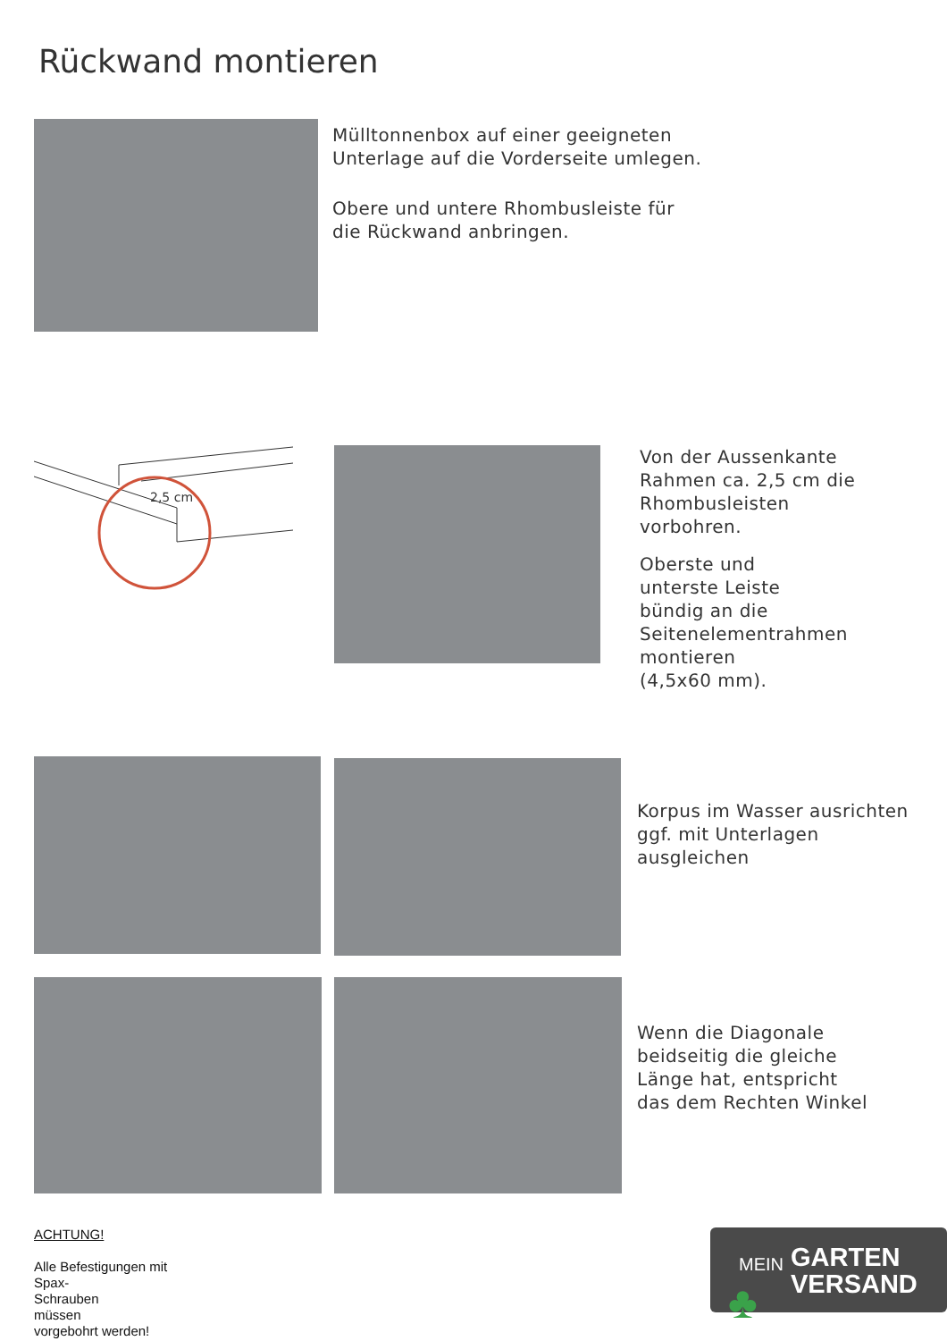Rückwand montieren
Mülltonnenbox auf einer geeigneten
Unterlage auf die Vorderseite umlegen.
Obere und untere Rhombusleiste für
die Rückwand anbringen.
2,5 cm
Von der Aussenkante
Rahmen ca. 2,5 cm die
Rhombusleisten
vorbohren.
Oberste und
unterste Leiste
bündig an die
Seitenelementrahmen
montieren
(4,5x60 mm).
Korpus im Wasser ausrichten
ggf. mit Unterlagen
ausgleichen
Wenn die Diagonale
beidseitig die gleiche
Länge hat, entspricht
das dem Rechten Winkel
ACHTUNG!
Alle Befestigungen mit
Spax-
Schrauben
müssen
vorgebohrt werden!
MEIN GARTEN
VERSAND ♣